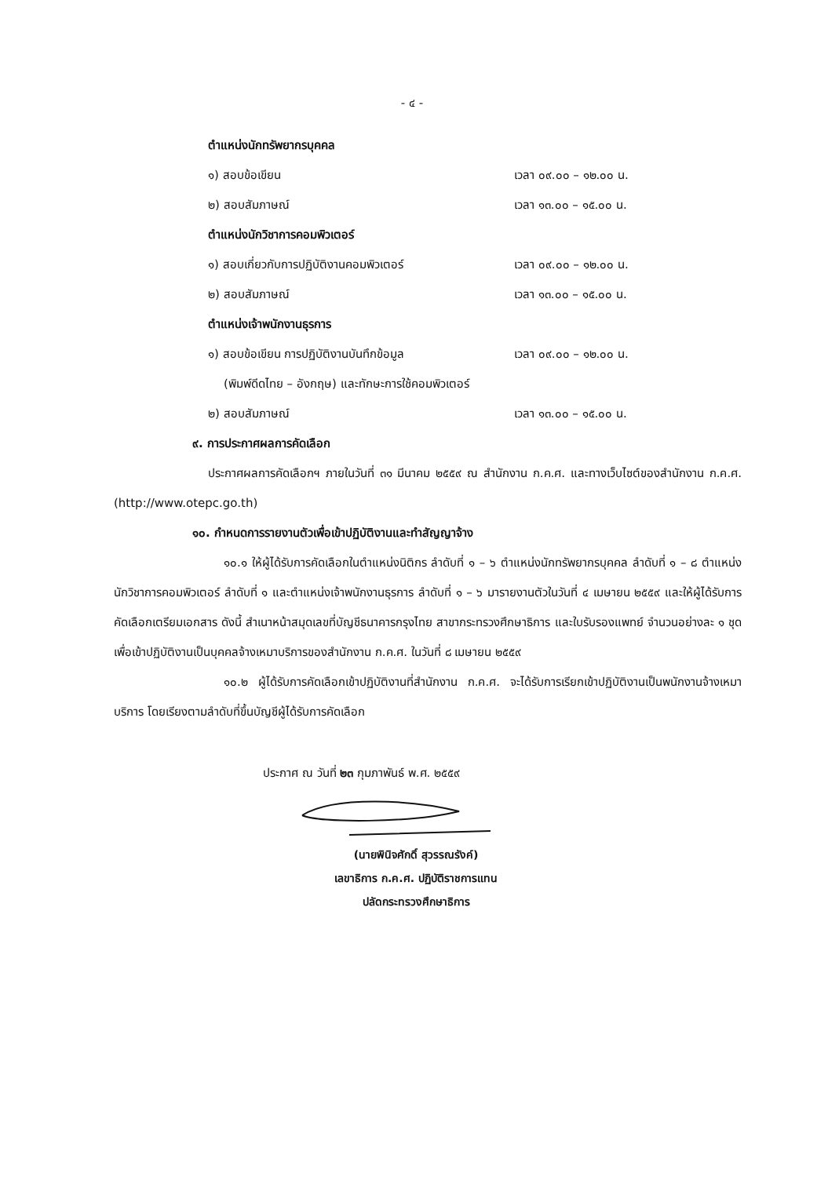- ๔ -
ตำแหน่งนักทรัพยากรบุคคล
๑) สอบข้อเขียน เวลา ๐๙.๐๐ – ๑๒.๐๐ น.
๒) สอบสัมภาษณ์ เวลา ๑๓.๐๐ – ๑๕.๐๐ น.
ตำแหน่งนักวิชาการคอมพิวเตอร์
๑) สอบเกี่ยวกับการปฏิบัติงานคอมพิวเตอร์ เวลา ๐๙.๐๐ – ๑๒.๐๐ น.
๒) สอบสัมภาษณ์ เวลา ๑๓.๐๐ – ๑๕.๐๐ น.
ตำแหน่งเจ้าพนักงานธุรการ
๑) สอบข้อเขียน การปฏิบัติงานบันทึกข้อมูล เวลา ๐๙.๐๐ – ๑๒.๐๐ น.
(พิมพ์ดีดไทย – อังกฤษ) และทักษะการใช้คอมพิวเตอร์
๒) สอบสัมภาษณ์ เวลา ๑๓.๐๐ – ๑๕.๐๐ น.
๙. การประกาศผลการคัดเลือก
ประกาศผลการคัดเลือกฯ ภายในวันที่ ๓๑ มีนาคม ๒๕๕๙ ณ สำนักงาน ก.ค.ศ. และทางเว็บไซต์ของสำนักงาน ก.ค.ศ. (http://www.otepc.go.th)
๑๐. กำหนดการรายงานตัวเพื่อเข้าปฏิบัติงานและทำสัญญาจ้าง
๑๐.๑ ให้ผู้ได้รับการคัดเลือกในตำแหน่งนิติกร ลำดับที่ ๑ – ๖ ตำแหน่งนักทรัพยากรบุคคล ลำดับที่ ๑ – ๘ ตำแหน่งนักวิชาการคอมพิวเตอร์ ลำดับที่ ๑ และตำแหน่งเจ้าพนักงานธุรการ ลำดับที่ ๑ – ๖ มารายงานตัวในวันที่ ๔ เมษายน ๒๕๕๙ และให้ผู้ได้รับการคัดเลือกเตรียมเอกสาร ดังนี้ สำเนาหน้าสมุดเลขที่บัญชีธนาคารกรุงไทย สาขากระทรวงศึกษาธิการ และใบรับรองแพทย์ จำนวนอย่างละ ๑ ชุด เพื่อเข้าปฏิบัติงานเป็นบุคคลจ้างเหมาบริการของสำนักงาน ก.ค.ศ. ในวันที่ ๘ เมษายน ๒๕๕๙
๑๐.๒ ผู้ได้รับการคัดเลือกเข้าปฏิบัติงานที่สำนักงาน ก.ค.ศ. จะได้รับการเรียกเข้าปฏิบัติงานเป็นพนักงานจ้างเหมาบริการ โดยเรียงตามลำดับที่ขึ้นบัญชีผู้ได้รับการคัดเลือก
ประกาศ ณ วันที่ ๒๓ กุมภาพันธ์ พ.ศ. ๒๕๕๙
(นายพินิจศักดิ์ สุวรรณรังค์)
เลขาธิการ ก.ค.ศ. ปฏิบัติราชการแทน
ปลัดกระทรวงศึกษาธิการ